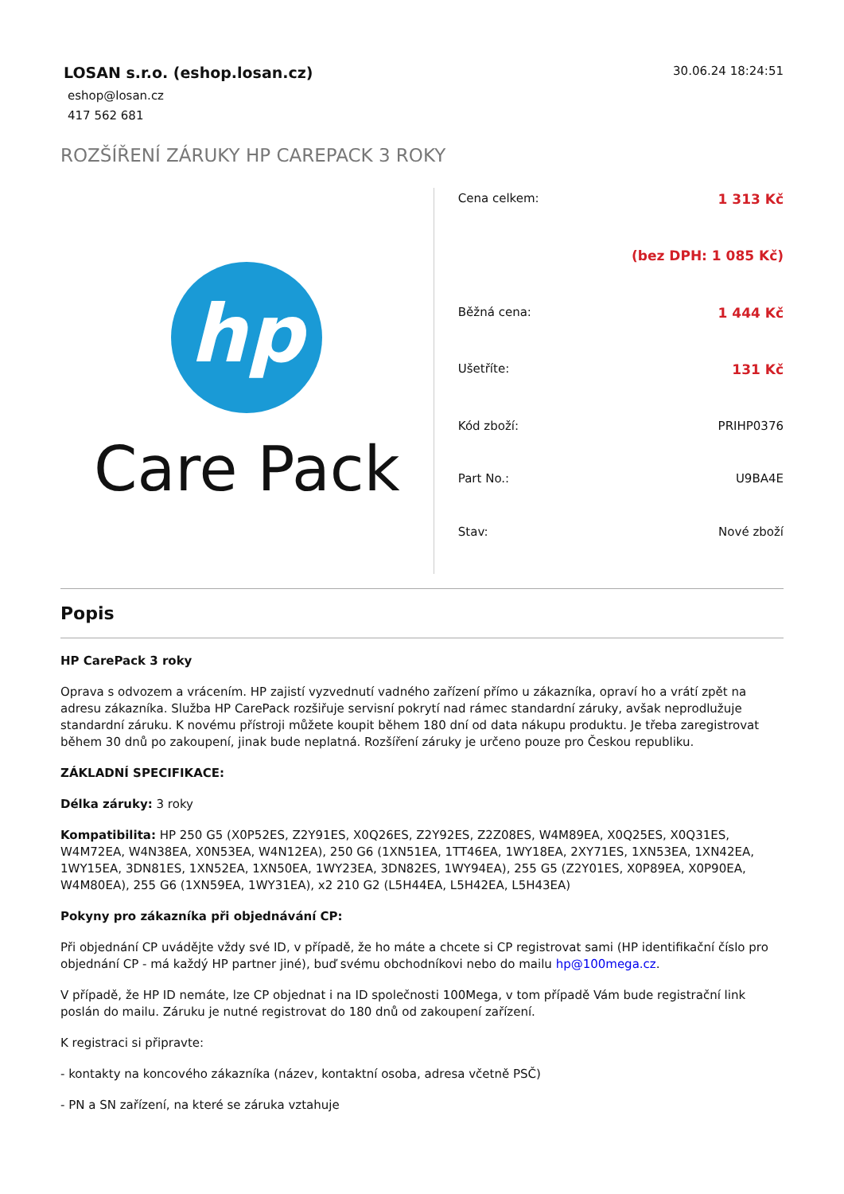LOSAN s.r.o. (eshop.losan.cz)
eshop@losan.cz
417 562 681
30.06.24 18:24:51
ROZŠÍŘENÍ ZÁRUKY HP CAREPACK 3 ROKY
hp
Care Pack
| Cena celkem: | 1 313 Kč |
| | (bez DPH: 1 085 Kč) |
| Běžná cena: | 1 444 Kč |
| Ušetříte: | 131 Kč |
| Kód zboží: | PRIHP0376 |
| Part No.: | U9BA4E |
| Stav: | Nové zboží |
Popis
HP CarePack 3 roky
Oprava s odvozem a vrácením. HP zajistí vyzvednutí vadného zařízení přímo u zákazníka, opraví ho a vrátí zpět na adresu zákazníka. Služba HP CarePack rozšiřuje servisní pokrytí nad rámec standardní záruky, avšak neprodlužuje standardní záruku. K novému přístroji můžete koupit během 180 dní od data nákupu produktu. Je třeba zaregistrovat během 30 dnů po zakoupení, jinak bude neplatná. Rozšíření záruky je určeno pouze pro Českou republiku.
ZÁKLADNÍ SPECIFIKACE:
Délka záruky: 3 roky
Kompatibilita: HP 250 G5 (X0P52ES, Z2Y91ES, X0Q26ES, Z2Y92ES, Z2Z08ES, W4M89EA, X0Q25ES, X0Q31ES, W4M72EA, W4N38EA, X0N53EA, W4N12EA), 250 G6 (1XN51EA, 1TT46EA, 1WY18EA, 2XY71ES, 1XN53EA, 1XN42EA, 1WY15EA, 3DN81ES, 1XN52EA, 1XN50EA, 1WY23EA, 3DN82ES, 1WY94EA), 255 G5 (Z2Y01ES, X0P89EA, X0P90EA, W4M80EA), 255 G6 (1XN59EA, 1WY31EA), x2 210 G2 (L5H44EA, L5H42EA, L5H43EA)
Pokyny pro zákazníka při objednávání CP:
Při objednání CP uvádějte vždy své ID, v případě, že ho máte a chcete si CP registrovat sami (HP identifikační číslo pro objednání CP - má každý HP partner jiné), buď svému obchodníkovi nebo do mailu hp@100mega.cz.
V případě, že HP ID nemáte, lze CP objednat i na ID společnosti 100Mega, v tom případě Vám bude registrační link poslán do mailu. Záruku je nutné registrovat do 180 dnů od zakoupení zařízení.
K registraci si připravte:
- kontakty na koncového zákazníka (název, kontaktní osoba, adresa včetně PSČ)
- PN a SN zařízení, na které se záruka vztahuje